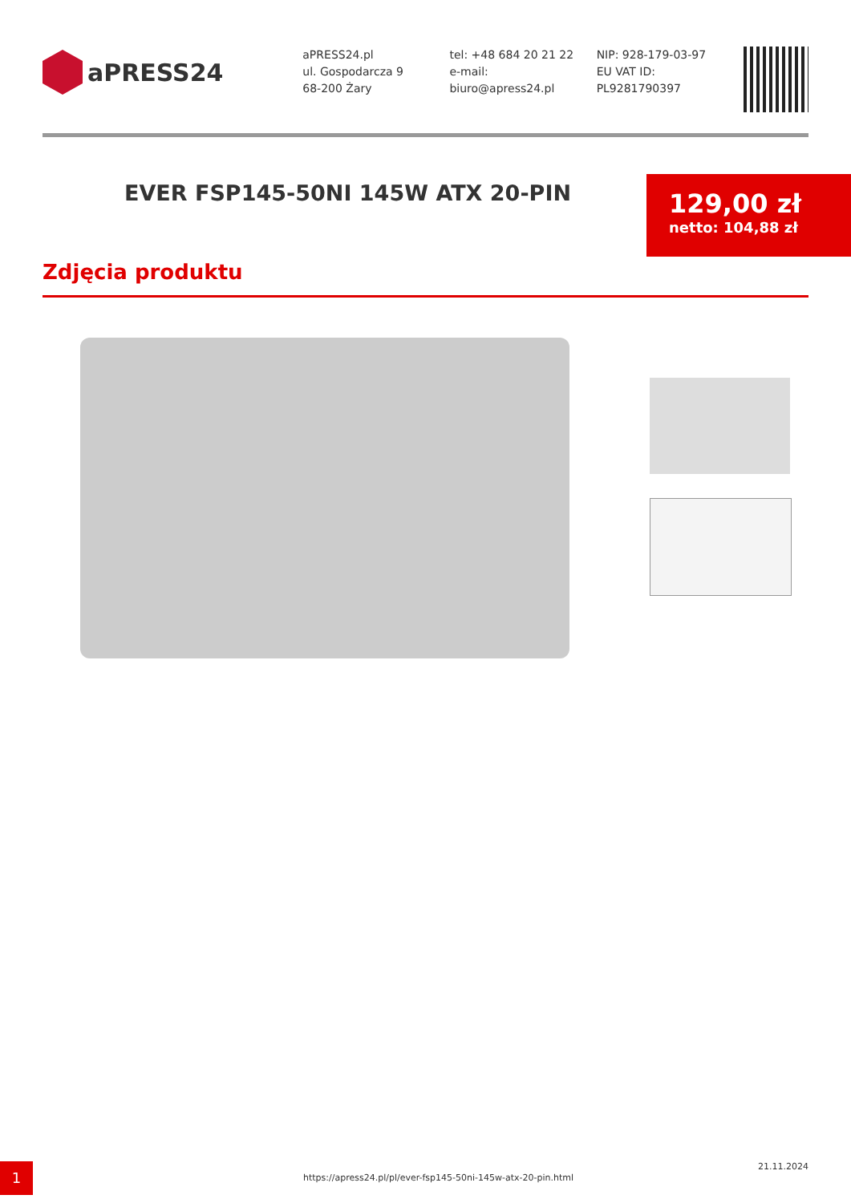aPRESS24
aPRESS24.pl
ul. Gospodarcza 9
68-200 Żary
tel: +48 684 20 21 22
e-mail:
biuro@apress24.pl
NIP: 928-179-03-97
EU VAT ID:
PL9281790397
EVER FSP145-50NI 145W ATX 20-PIN
129,00 zł
netto: 104,88 zł
Zdjęcia produktu
1
https://apress24.pl/pl/ever-fsp145-50ni-145w-atx-20-pin.html
21.11.2024